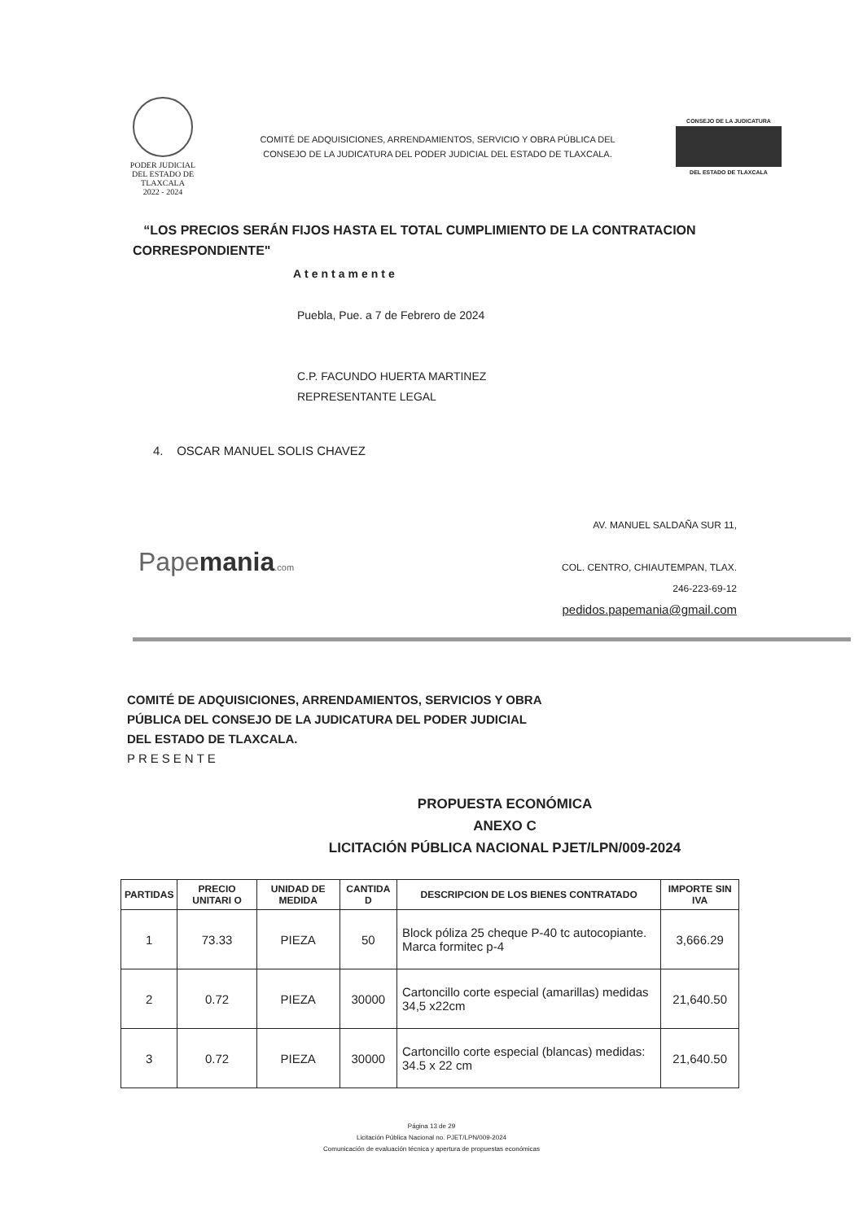PODER JUDICIAL
DEL ESTADO DE TLAXCALA
2022 - 2024
COMITÉ DE ADQUISICIONES, ARRENDAMIENTOS, SERVICIO Y OBRA PÚBLICA DEL
CONSEJO DE LA JUDICATURA DEL PODER JUDICIAL DEL ESTADO DE TLAXCALA.
CONSEJO DE LA JUDICATURA
DEL ESTADO DE TLAXCALA
“LOS PRECIOS SERÁN FIJOS HASTA EL TOTAL CUMPLIMIENTO DE LA CONTRATACION CORRESPONDIENTE"
Atentamente
Puebla, Pue. a 7 de Febrero de 2024
C.P. FACUNDO HUERTA MARTINEZ
REPRESENTANTE LEGAL
4. OSCAR MANUEL SOLIS CHAVEZ
Papemania.com
AV. MANUEL SALDAÑA SUR 11,
COL. CENTRO, CHIAUTEMPAN, TLAX.
246-223-69-12
pedidos.papemania@gmail.com
COMITÉ DE ADQUISICIONES, ARRENDAMIENTOS, SERVICIOS Y OBRA PÚBLICA DEL CONSEJO DE LA JUDICATURA DEL PODER JUDICIAL DEL ESTADO DE TLAXCALA.
PRESENTE
PROPUESTA ECONÓMICA
ANEXO C
LICITACIÓN PÚBLICA NACIONAL PJET/LPN/009-2024
| PARTIDAS | PRECIO UNITARI O | UNIDAD DE MEDIDA | CANTIDA D | DESCRIPCION DE LOS BIENES CONTRATADO | IMPORTE SIN IVA |
| --- | --- | --- | --- | --- | --- |
| 1 | 73.33 | PIEZA | 50 | Block póliza 25 cheque P-40 tc autocopiante. Marca formitec p-4 | 3,666.29 |
| 2 | 0.72 | PIEZA | 30000 | Cartoncillo corte especial (amarillas) medidas 34,5 x22cm | 21,640.50 |
| 3 | 0.72 | PIEZA | 30000 | Cartoncillo corte especial (blancas) medidas: 34.5 x 22 cm | 21,640.50 |
Página 13 de 29
Licitación Pública Nacional no. PJET/LPN/009-2024
Comunicación de evaluación técnica y apertura de propuestas económicas